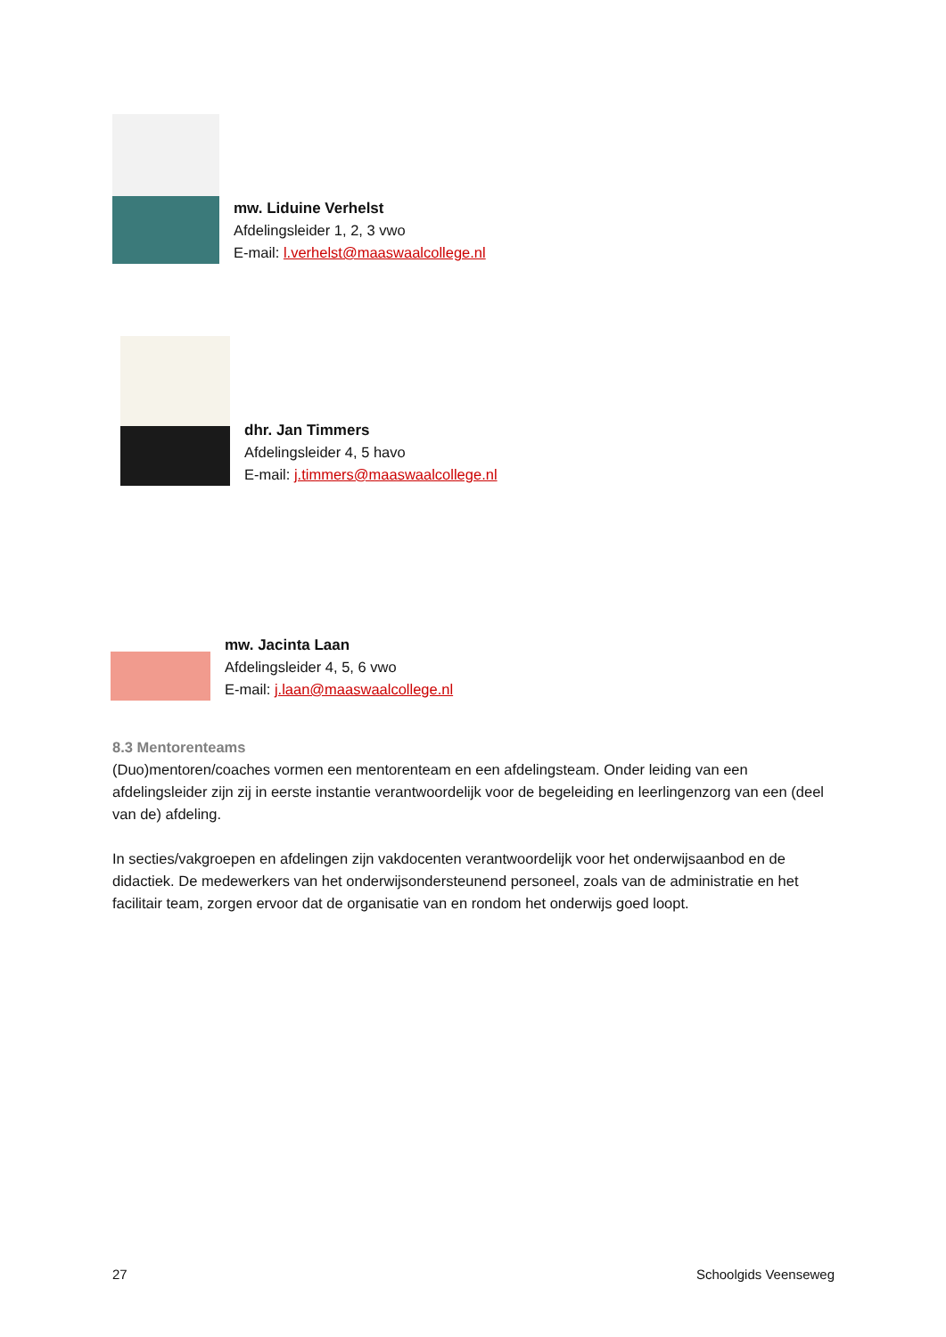mw. Liduine Verhelst
Afdelingsleider 1, 2, 3 vwo
E-mail: l.verhelst@maaswaalcollege.nl
dhr. Jan Timmers
Afdelingsleider 4, 5 havo
E-mail: j.timmers@maaswaalcollege.nl
mw. Jacinta Laan
Afdelingsleider 4, 5, 6 vwo
E-mail: j.laan@maaswaalcollege.nl
8.3 Mentorenteams
(Duo)mentoren/coaches vormen een mentorenteam en een afdelingsteam. Onder leiding van een afdelingsleider zijn zij in eerste instantie verantwoordelijk voor de begeleiding en leerlingenzorg van een (deel van de) afdeling.
In secties/vakgroepen en afdelingen zijn vakdocenten verantwoordelijk voor het onderwijsaanbod en de didactiek. De medewerkers van het onderwijsondersteunend personeel, zoals van de administratie en het facilitair team, zorgen ervoor dat de organisatie van en rondom het onderwijs goed loopt.
27 Schoolgids Veenseweg